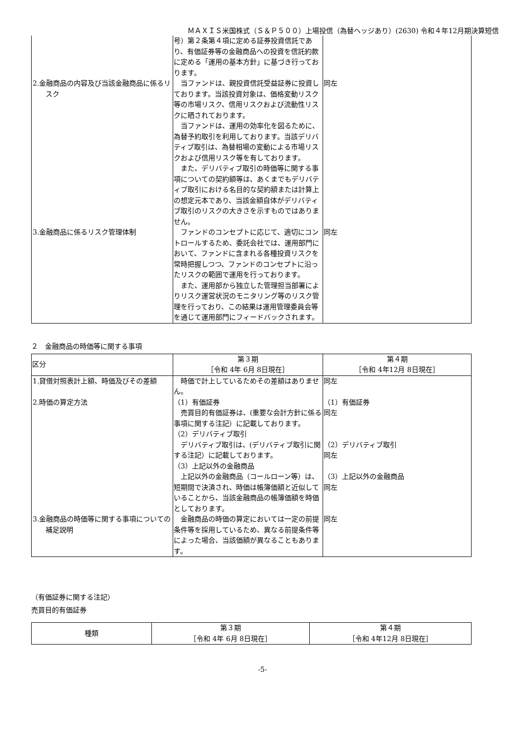ＭＡＸＩＳ米国株式（Ｓ＆Ｐ５００）上場投信（為替ヘッジあり）(2630) 令和４年12月期決算短信
| | 号）第２条第４項に定める証券投資信託であり、有価証券等の金融商品への投資を信託約款に定める「運用の基本方針」に基づき行っております。 | |
| 2.金融商品の内容及び当該金融商品に係るリスク | 当ファンドは、親投資信託受益証券に投資しております。当該投資対象は、価格変動リスク等の市場リスク、信用リスクおよび流動性リスクに晒されております。 当ファンドは、運用の効率化を図るために、為替予約取引を利用しております。当該デリバティブ取引は、為替相場の変動による市場リスクおよび信用リスク等を有しております。 また、デリバティブ取引の時価等に関する事項についての契約額等は、あくまでもデリバティブ取引における名目的な契約額または計算上の想定元本であり、当該金額自体がデリバティブ取引のリスクの大きさを示すものではありません。 | 同左 |
| 3.金融商品に係るリスク管理体制 | ファンドのコンセプトに応じて、適切にコントロールするため、委託会社では、運用部門において、ファンドに含まれる各種投資リスクを常時把握しつつ、ファンドのコンセプトに沿ったリスクの範囲で運用を行っております。 また、運用部から独立した管理担当部署によりリスク運営状況のモニタリング等のリスク管理を行っており、この結果は運用管理委員会等を通じて運用部門にフィードバックされます。 | 同左 |
２　金融商品の時価等に関する事項
| 区分 | 第３期 ［令和 4年 6月 8日現在］ | 第４期 ［令和 4年12月 8日現在］ |
| --- | --- | --- |
| 1.貸借対照表計上額、時価及びその差額 | 時価で計上しているためその差額はありません。 | 同左 |
| 2.時価の算定方法 | （1）有価証券 売買目的有価証券は、(重要な会計方針に係る事項に関する注記）に記載しております。 （2）デリバティブ取引 デリバティブ取引は、(デリバティブ取引に関する注記）に記載しております。 （3）上記以外の金融商品 上記以外の金融商品（コールローン等）は、短期間で決済され、時価は帳簿価額と近似していることから、当該金融商品の帳簿価額を時価としております。 | （1）有価証券 同左 （2）デリバティブ取引 同左 （3）上記以外の金融商品 同左 |
| 3.金融商品の時価等に関する事項についての補足説明 | 金融商品の時価の算定においては一定の前提条件等を採用しているため、異なる前提条件等によった場合、当該価額が異なることもあります。 | 同左 |
（有価証券に関する注記）
売買目的有価証券
| 種類 | 第３期 ［令和 4年 6月 8日現在］ | 第４期 ［令和 4年12月 8日現在］ |
| --- | --- | --- |
-5-